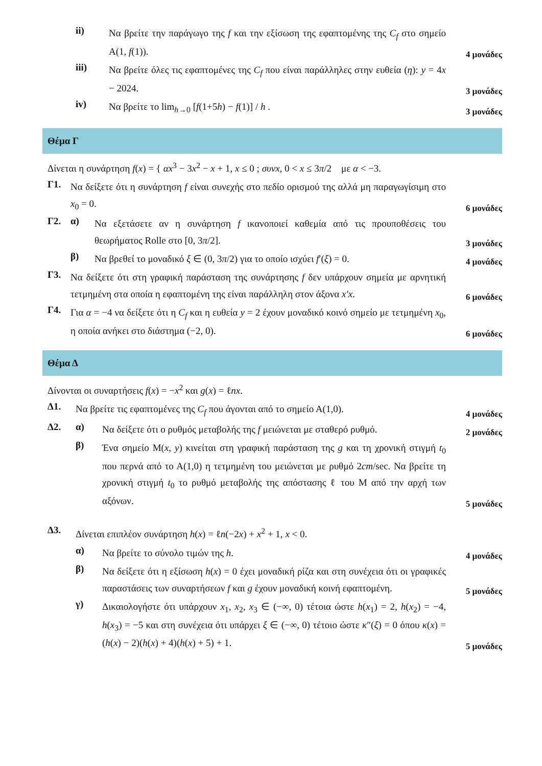ii) Να βρείτε την παράγωγο της f και την εξίσωση της εφαπτομένης της C<sub>f</sub> στο σημείο Α(1, f(1)). 4 μονάδες
iii) Να βρείτε όλες τις εφαπτομένες της C<sub>f</sub> που είναι παράλληλες στην ευθεία (η): y = 4x − 2024. 3 μονάδες
iv) Να βρείτε το lim<sub>h→0</sub> [f(1+5h) − f(1)] / h . 3 μονάδες
Θέμα Γ
Δίνεται η συνάρτηση f(x) = { αx<sup>3</sup> − 3x<sup>2</sup> − x + 1, x ≤ 0 ; συνx, 0 < x ≤ 3π/2 με α < −3.
Γ1. Να δείξετε ότι η συνάρτηση f είναι συνεχής στο πεδίο ορισμού της αλλά μη παραγωγίσιμη στο x<sub>0</sub> = 0. 6 μονάδες
Γ2. α) Να εξετάσετε αν η συνάρτηση f ικανοποιεί καθεμία από τις προυποθέσεις του θεωρήματος Rolle στο [0, 3π/2]. 3 μονάδες
β) Να βρεθεί το μοναδικό ξ ∈ (0, 3π/2) για το οποίο ισχύει f′(ξ) = 0. 4 μονάδες
Γ3. Να δείξετε ότι στη γραφική παράσταση της συνάρτησης f δεν υπάρχουν σημεία με αρνητική τετμημένη στα οποία η εφαπτομένη της είναι παράλληλη στον άξονα x′x. 6 μονάδες
Γ4. Για α = −4 να δείξετε ότι η C<sub>f</sub> και η ευθεία y = 2 έχουν μοναδικό κοινό σημείο με τετμημένη x<sub>0</sub>, η οποία ανήκει στο διάστημα (−2, 0). 6 μονάδες
Θέμα Δ
Δίνονται οι συναρτήσεις f(x) = −x<sup>2</sup> και g(x) = ℓnx.
Δ1. Να βρείτε τις εφαπτομένες της C<sub>f</sub> που άγονται από το σημείο Α(1,0). 4 μονάδες
Δ2. α) Να δείξετε ότι ο ρυθμός μεταβολής της f μειώνεται με σταθερό ρυθμό. 2 μονάδες
β) Ένα σημείο Μ(x, y) κινείται στη γραφική παράσταση της g και τη χρονική στιγμή t<sub>0</sub> που περνά από το Α(1,0) η τετμημένη του μειώνεται με ρυθμό 2cm/sec. Να βρείτε τη χρονική στιγμή t<sub>0</sub> το ρυθμό μεταβολής της απόστασης ℓ του Μ από την αρχή των αξόνων. 5 μονάδες
Δ3. Δίνεται επιπλέον συνάρτηση h(x) = ℓn(−2x) + x<sup>2</sup> + 1, x < 0.
α) Να βρείτε το σύνολο τιμών της h. 4 μονάδες
β) Να δείξετε ότι η εξίσωση h(x) = 0 έχει μοναδική ρίζα και στη συνέχεια ότι οι γραφικές παραστάσεις των συναρτήσεων f και g έχουν μοναδική κοινή εφαπτομένη. 5 μονάδες
γ) Δικαιολογήστε ότι υπάρχουν x<sub>1</sub>, x<sub>2</sub>, x<sub>3</sub> ∈ (−∞, 0) τέτοια ώστε h(x<sub>1</sub>) = 2, h(x<sub>2</sub>) = −4, h(x<sub>3</sub>) = −5 και στη συνέχεια ότι υπάρχει ξ ∈ (−∞, 0) τέτοιο ώστε κ″(ξ) = 0 όπου κ(x) = (h(x) − 2)(h(x) + 4)(h(x) + 5) + 1. 5 μονάδες